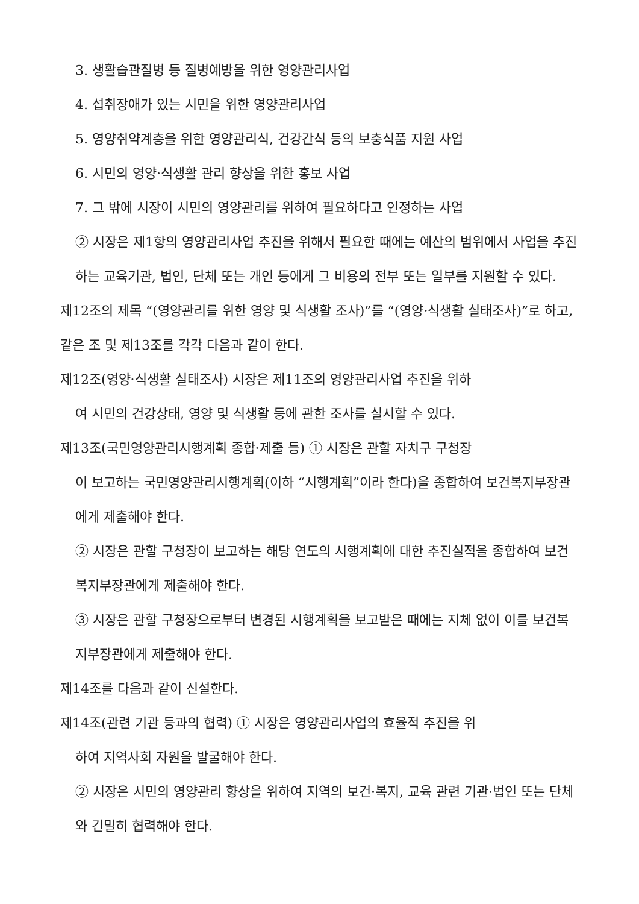3. 생활습관질병 등 질병예방을 위한 영양관리사업
4. 섭취장애가 있는 시민을 위한 영양관리사업
5. 영양취약계층을 위한 영양관리식, 건강간식 등의 보충식품 지원 사업
6. 시민의 영양·식생활 관리 향상을 위한 홍보 사업
7. 그 밖에 시장이 시민의 영양관리를 위하여 필요하다고 인정하는 사업
② 시장은 제1항의 영양관리사업 추진을 위해서 필요한 때에는 예산의 범위에서 사업을 추진하는 교육기관, 법인, 단체 또는 개인 등에게 그 비용의 전부 또는 일부를 지원할 수 있다.
제12조의 제목 “(영양관리를 위한 영양 및 식생활 조사)”를 “(영양·식생활 실태조사)”로 하고, 같은 조 및 제13조를 각각 다음과 같이 한다.
제12조(영양·식생활 실태조사) 시장은 제11조의 영양관리사업 추진을 위하
여 시민의 건강상태, 영양 및 식생활 등에 관한 조사를 실시할 수 있다.
제13조(국민영양관리시행계획 종합·제출 등) ① 시장은 관할 자치구 구청장
이 보고하는 국민영양관리시행계획(이하 “시행계획”이라 한다)을 종합하여 보건복지부장관에게 제출해야 한다.
② 시장은 관할 구청장이 보고하는 해당 연도의 시행계획에 대한 추진실적을 종합하여 보건복지부장관에게 제출해야 한다.
③ 시장은 관할 구청장으로부터 변경된 시행계획을 보고받은 때에는 지체 없이 이를 보건복지부장관에게 제출해야 한다.
제14조를 다음과 같이 신설한다.
제14조(관련 기관 등과의 협력) ① 시장은 영양관리사업의 효율적 추진을 위
하여 지역사회 자원을 발굴해야 한다.
② 시장은 시민의 영양관리 향상을 위하여 지역의 보건·복지, 교육 관련 기관·법인 또는 단체와 긴밀히 협력해야 한다.